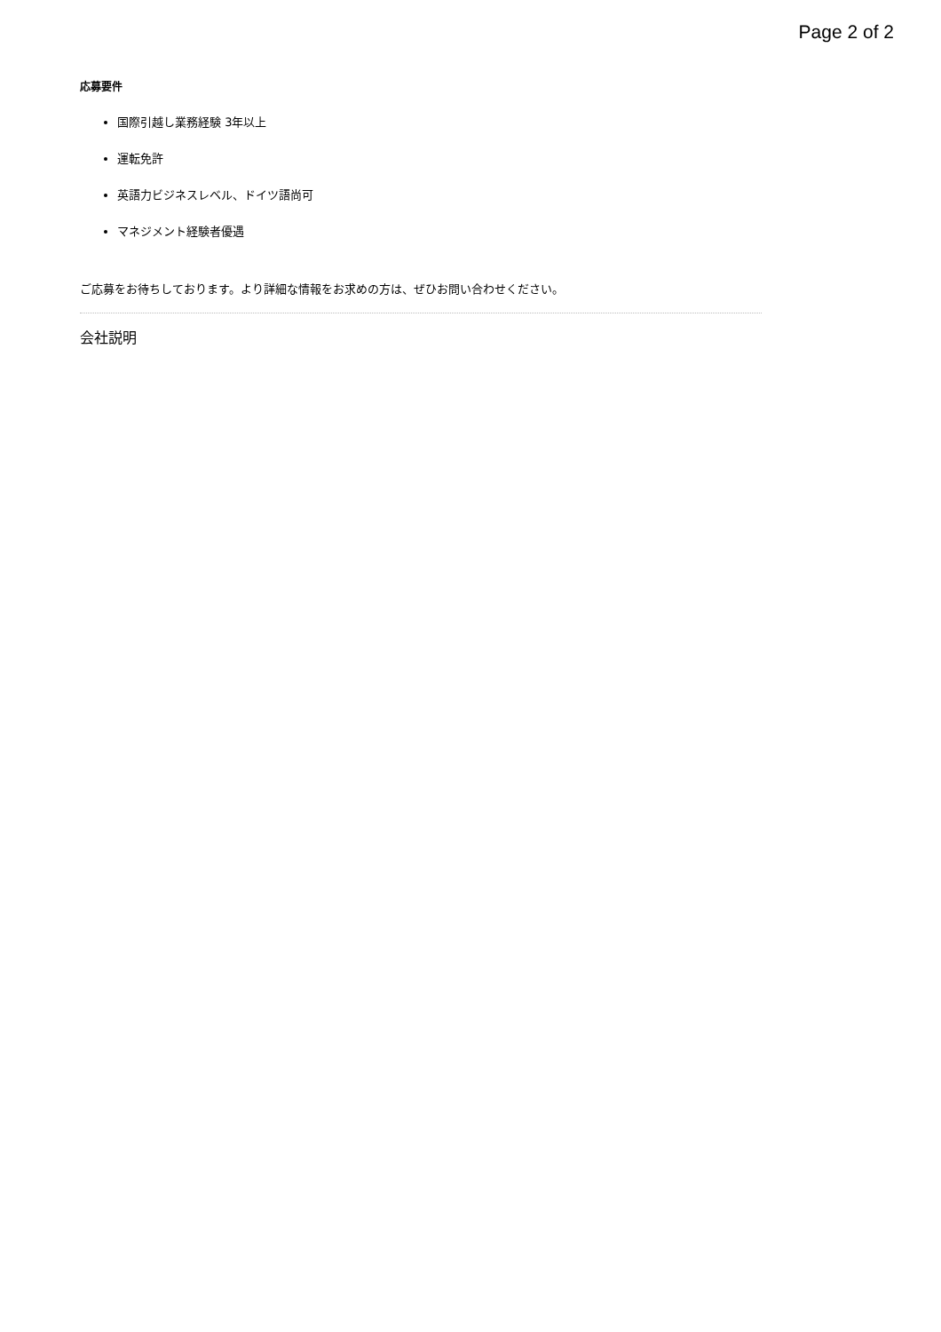Page 2 of 2
応募要件
国際引越し業務経験 3年以上
運転免許
英語力ビジネスレベル、ドイツ語尚可
マネジメント経験者優遇
ご応募をお待ちしております。より詳細な情報をお求めの方は、ぜひお問い合わせください。
会社説明